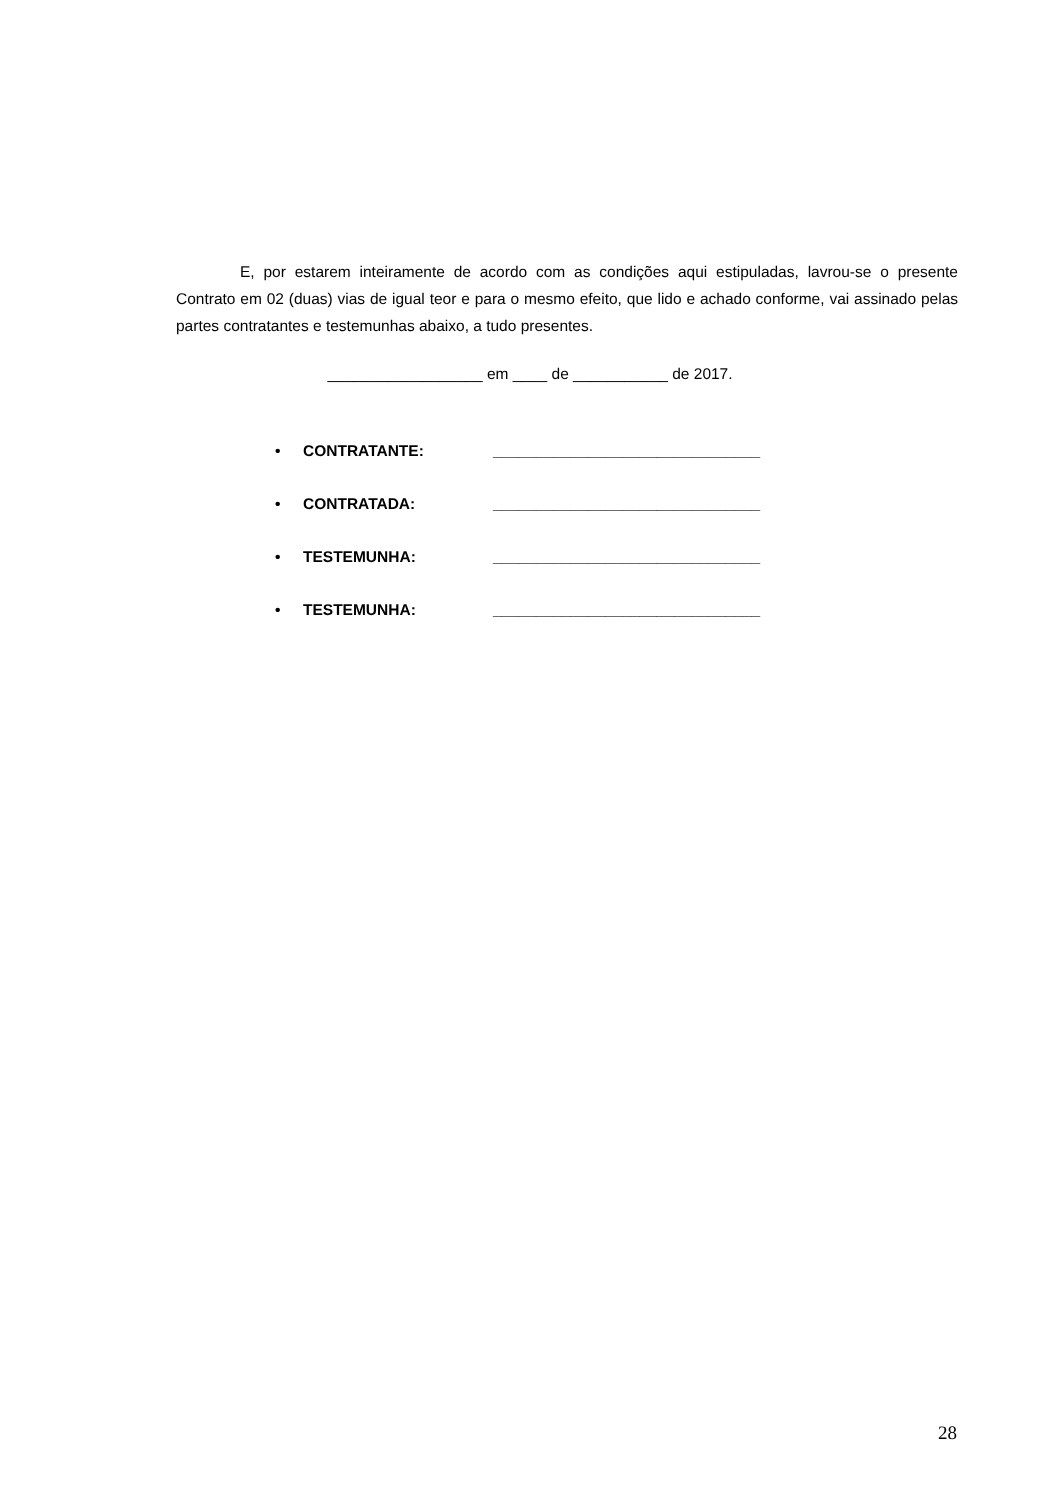E, por estarem inteiramente de acordo com as condições aqui estipuladas, lavrou-se o presente Contrato em 02 (duas) vias de igual teor e para o mesmo efeito, que lido e achado conforme, vai assinado pelas partes contratantes e testemunhas abaixo, a tudo presentes.
__________________ em ____ de ___________ de 2017.
• CONTRATANTE: _______________________________
• CONTRATADA: _______________________________
• TESTEMUNHA: _______________________________
• TESTEMUNHA: _______________________________
28